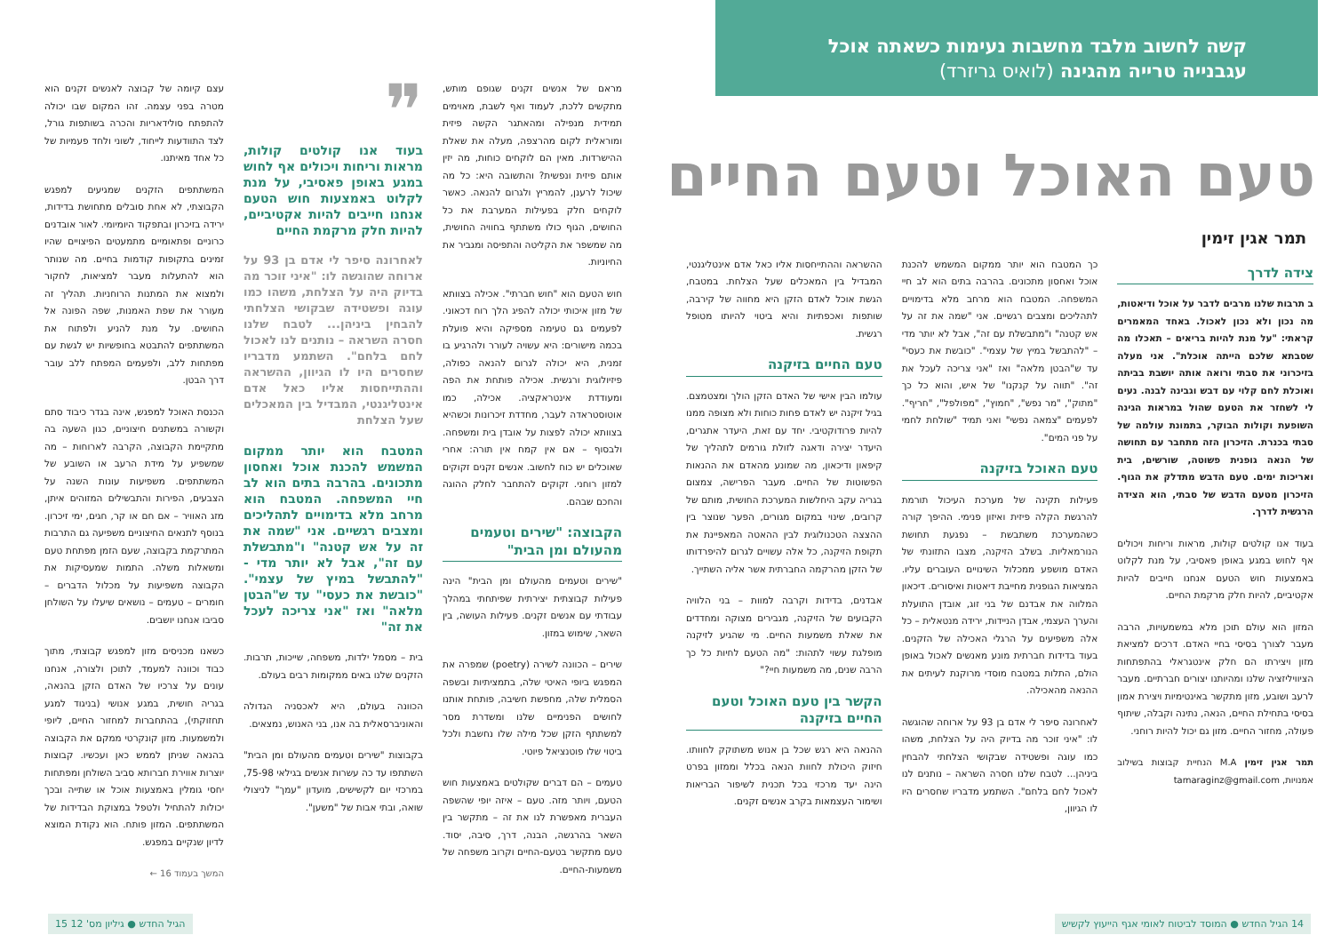קשה לחשוב מלבד מחשבות נעימות כשאתה אוכל
עגבנייה טרייה מהגינה (לואיס גריזרד)
טעם האוכל וטעם החיים
תמר אגין זימין
צידה לדרך
ב תרבות שלנו מרבים לדבר על אוכל ודיאטות, מה נכון ולא נכון לאכול. באחד המאמרים קראתי: "על מנת להיות בריאים – תאכלו מה שסבתא שלכם הייתה אוכלת". אני מעלה בזיכרוני את סבתי ורואה אותה יושבת בביתה ואוכלת לחם קלוי עם דבש וגבינה לבנה. נעים לי לשחזר את הטעם שהול במראות הגינה השופעת וקולות הבוקר, בתמונת עולמה של סבתי בכנרת. הזיכרון הזה מתחבר עם תחושה של הנאה גופנית פשוטה, שורשים, בית ואריכות ימים. טעם הדבש מתדלק את הגוף. הזיכרון מטעם הדבש של סבתי, הוא הצידה הרגשית לדרך.
בעוד אנו קולטים קולות, מראות וריחות ויכולים אף לחוש במגע באופן פאסיבי, על מנת לקלוט באמצעות חוש הטעם אנחנו חייבים להיות אקטיביים, להיות חלק מרקמת החיים.
המזון הוא עולם תוכן מלא במשמעויות, הרבה מעבר לצורך בסיסי בחיי האדם. דרכים למציאת מזון ויצירתו הם חלק אינטגראלי בהתפתחות הציוויליזציה שלנו ומהיותנו יצורים חברתיים. מעבר לרעב ושובע, מזון מתקשר באינטימיות ויצירת אמון בסיסי בתחילת החיים, הנאה, נתינה וקבלה, שיתוף פעולה, מחזור החיים. מזון גם יכול להיות רוחני.
תמר אגין זימין M.A הנחיית קבוצות בשילוב אמנויות, tamaraginz@gmail.com
כך המטבח הוא יותר ממקום המשמש להכנת אוכל ואחסון מתכונים. בהרבה בתים הוא לב חיי המשפחה. המטבח הוא מרחב מלא בדימויים לתהליכים ומצבים רגשיים. אני "שמה את זה על אש קטנה" ו"מתבשלת עם זה", אבל לא יותר מדי – "להתבשל במיץ של עצמי". "כובשת את כעסי" עד ש"הבטן מלאה" ואז "אני צריכה לעכל את זה". "תווה על קנקנו" של איש, והוא כל כך "מתוק", "מר נפש", "חמוץ", "מפולפל", "חריף". לפעמים "צמאה נפשי" ואני תמיד "שולחת לחמי על פני המים".
טעם האוכל בזיקנה
פעילות תקינה של מערכת העיכול תורמת להרגשת הקלה פיזית ואיזון פנימי. ההיפך קורה כשהמערכת משתבשת – נפגעת תחושת הנורמאליות. בשלב הזיקנה, מצבו התזונתי של האדם מושפע ממכלול השינויים העוברים עליו. המציאות הגופנית מחייבת דיאטות ואיסורים. דיכאון המלווה את אבדנם של בני זוג, אובדן התועלת והערך העצמי, אבדן הניידות, ירידה מנטאלית – כל אלה משפיעים על הרגלי האכילה של הזקנים. בעוד בדידות חברתית מונע מאנשים לאכול באופן הולם, התלות במטבח מוסדי מרוקנת לעיתים את ההנאה מהאכילה.
לאחרונה סיפר לי אדם בן 93 על ארוחה שהוגשה לו: "איני זוכר מה בדיוק היה על הצלחת, משהו כמו עוגה ופשטידה שבקושי הצלחתי להבחין ביניהן... לטבח שלנו חסרה השראה – נותנים לנו לאכול לחם בלחם". השתמע מדבריו שחסרים היו לו הגיוון,
ההשראה וההתייחסות אליו כאל אדם אינטליגנטי, המבדיל בין המאכלים שעל הצלחת. במטבח, הגשת אוכל לאדם הזקן היא מחווה של קירבה, שותפות ואכפתיות והיא ביטוי להיותו מטופל רגשית.
טעם החיים בזיקנה
עולמו הבין אישי של האדם הזקן הולך ומצטמצם. בגיל זיקנה יש לאדם פחות כוחות ולא מצופה ממנו להיות פרודוקטיבי. יחד עם זאת, היעדר אתגרים, היעדר יצירה ודאגה לזולת גורמים לתהליך של קיפאון ודיכאון, מה שמונע מהאדם את ההנאות הפשוטות של החיים. מעבר הפרישה, צמצום בגריה עקב היחלשות המערכת החושית, מותם של קרובים, שינוי במקום מגורים, הפער שנוצר בין ההצצה הטכנולוגית לבין ההאטה המאפיינת את תקופת הזיקנה, כל אלה עשויים לגרום להיפרדותו של הזקן מהרקמה החברתית אשר אליה השתייך.
אבדנים, בדידות וקרבה למוות – בני הלוויה הקבועים של הזיקנה, מגבירים מצוקה ומחדדים את שאלת משמעות החיים. מי שהגיע לזיקנה מופלגת עשוי לתהות: "מה הטעם לחיות כל כך הרבה שנים, מה משמעות חיי?"
הקשר בין טעם האוכל וטעם החיים בזיקנה
ההנאה היא רגש שכל בן אנוש משתוקק לחוותו. חיזוק היכולת לחוות הנאה בכלל וממזון בפרט הינה יעד מרכזי בכל תכנית לשיפור הבריאות ושימור העצמאות בקרב אנשים זקנים.
14 הגיל החדש ● המוסד לביטוח לאומי אגף הייעוץ לקשיש
מראם של אנשים זקנים שגופם מותש, מתקשים ללכת, לעמוד ואף לשבת, מאוימים תמידית מנפילה ומהאתגר הקשה פיזית ומוראלית לקום מהרצפה, מעלה את שאלת ההישרדות. מאין הם לוקחים כוחות, מה יזין אותם פיזית ונפשית? והתשובה היא: כל מה שיכול לרענן, להמריץ ולגרום להנאה. כאשר לוקחים חלק בפעילות המערבת את כל החושים, הגוף כולו משתתף בחוויה החושית, מה שמשפר את הקליטה והתפיסה ומגביר את החיוניות.
חוש הטעם הוא "חוש חברתי". אכילה בצוותא של מזון איכותי יכולה להפיג הלך רוח דכאוני. לפעמים גם טעימה מספיקה והיא פועלת בכמה מישורים: היא עשויה לעורר ולהרגיע בו זמנית, היא יכולה לגרום להנאה כפולה, פיזיולוגית ורגשית. אכילה פותחת את הפה ומעודדת אינטראקציה. אכילה, כמו אוטוסטראדה לעבר, מחדדת זיכרונות וכשהיא בצוותא יכולה לפצות על אובדן בית ומשפחה. ולבסוף – אם אין קמח אין תורה: אחרי שאוכלים יש כוח לחשוב. אנשים זקנים זקוקים למזון רוחני. זקוקים להתחבר לחלק ההוגה והחכם שבהם.
הקבוצה: "שירים וטעמים מהעולם ומן הבית"
"שירים וטעמים מהעולם ומן הבית" הינה פעילות קבוצתית יצירתית שפיתחתי במהלך עבודתי עם אנשים זקנים. פעילות העושה, בין השאר, שימוש במזון.
שירים – הכוונה לשירה (poetry) שמפרה את המפגש ביופי האיטי שלה, בתמציתיות ובשפה הסמלית שלה, מחפשת חשיבה, פותחת אותנו לחושים הפנימיים שלנו ומשדרת מסר למשתתף הזקן שכל מילה שלו נחשבת ולכל ביטוי שלו פוטנציאל פיוטי.
טעמים – הם דברים שקולטים באמצעות חוש הטעם, ויותר מזה. טעם – איזה יופי שהשפה העברית מאפשרת לנו את זה – מתקשר בין השאר בהרגשה, הבנה, דרך, סיבה, יסוד. טעם מתקשר בטעם-החיים וקרוב משפחה של משמעות-החיים.
❞
בעוד אנו קולטים קולות, מראות וריחות ויכולים אף לחוש במגע באופן פאסיבי, על מנת לקלוט באמצעות חוש הטעם אנחנו חייבים להיות אקטיביים, להיות חלק מרקמת החיים
לאחרונה סיפר לי אדם בן 93 על ארוחה שהוגשה לו: "איני זוכר מה בדיוק היה על הצלחת, משהו כמו עוגה ופשטידה שבקושי הצלחתי להבחין ביניהן... לטבח שלנו חסרה השראה – נותנים לנו לאכול לחם בלחם". השתמע מדבריו שחסרים היו לו הגיוון, ההשראה וההתייחסות אליו כאל אדם אינטליגנטי, המבדיל בין המאכלים שעל הצלחת
המטבח הוא יותר ממקום המשמש להכנת אוכל ואחסון מתכונים. בהרבה בתים הוא לב חיי המשפחה. המטבח הוא מרחב מלא בדימויים לתהליכים ומצבים רגשיים. אני "שמה את זה על אש קטנה" ו"מתבשלת עם זה", אבל לא יותר מדי - "להתבשל במיץ של עצמי". "כובשת את כעסי" עד ש"הבטן מלאה" ואז "אני צריכה לעכל את זה"
בית – מסמל ילדות, משפחה, שייכות, תרבות. הזקנים שלנו באים ממקומות רבים בעולם.
הכוונה בעולם, היא לאכסניה הגדולה והאוניברסאלית בה אנו, בני האנוש, נמצאים.
בקבוצות "שירים וטעמים מהעולם ומן הבית" השתתפו עד כה עשרות אנשים בגילאי 75-98, במרכזי יום לקשישים, מועדון "עמך" לניצולי שואה, ובתי אבות של "משען".
עצם קיומה של קבוצה לאנשים זקנים הוא מטרה בפני עצמה. זהו המקום שבו יכולה להתפתח סולידאריות והכרה בשותפות גורל, לצד התוודעות לייחוד, לשוני ולחד פעמיות של כל אחד מאיתנו.
המשתתפים הזקנים שמגיעים למפגש הקבוצתי, לא אחת סובלים מתחושת בדידות, ירידה בזיכרון ובתפקוד היומיומי. לאור אובדנים כרוניים ופתאומיים מתמעטים הפיצויים שהיו זמינים בתקופות קודמות בחיים. מה שנותר הוא להתעלות מעבר למציאות, לחקור ולמצוא את המתנות הרוחניות. תהליך זה מעורר את שפת האמנות, שפה הפונה אל החושים. על מנת להניע ולפתוח את המשתתפים להתבטא בחופשיות יש לגשת עם מפתחות ללב, ולפעמים המפתח ללב עובר דרך הבטן.
הכנסת האוכל למפגש, אינה בגדר כיבוד סתם וקשורה במשתנים חיצוניים, כגון השעה בה מתקיימת הקבוצה, הקרבה לארוחות – מה שמשפיע על מידת הרעב או השובע של המשתתפים. משפיעות עונות השנה על הצבעים, הפירות והתבשילים המזוהים איתן, מזג האוויר – אם חם או קר, חגים, ימי זיכרון. בנוסף לתנאים החיצוניים משפיעה גם התרבות המתרקמת בקבוצה, שעם הזמן מפתחת טעם ומשאלות משלה. התמות שמעסיקות את הקבוצה משפיעות על מכלול הדברים – חומרים – טעמים – נושאים שיעלו על השולחן סביבו אנחנו יושבים.
כשאנו מכניסים מזון למפגש קבוצתי, מתוך כבוד וכוונה למעמד, לתוכן ולצורה, אנחנו עונים על צרכיו של האדם הזקן בהנאה, בגריה חושית, במגע אנושי (בניגוד למגע תחזוקתי), בהתחברות למחזור החיים, ליופי ולמשמעות. מזון קונקרטי ממקם את הקבוצה בהנאה שניתן לממש כאן ועכשיו. קבוצות יוצרות אווירת חברותא סביב השולחן ומפתחות יחסי גומלין באמצעות אוכל או שתייה ובכך יכולות להתחיל ולטפל במצוקת הבדידות של המשתתפים. המזון פותח. הוא נקודת המוצא לדיון שנקיים במפגש.
המשך בעמוד 16 ←
הגיל החדש ● גיליון מס' 12 15